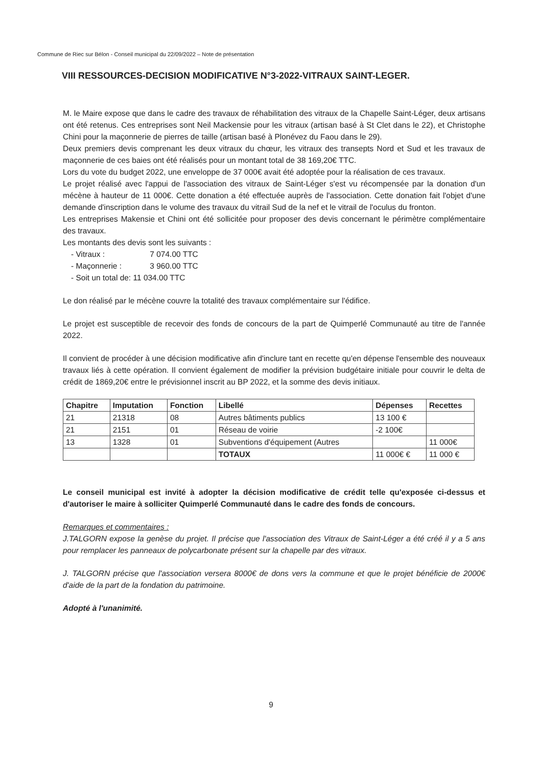Commune de Riec sur Bélon - Conseil municipal du 22/09/2022 – Note de présentation
VIII RESSOURCES-DECISION MODIFICATIVE N°3-2022-VITRAUX SAINT-LEGER.
M. le Maire expose que dans le cadre des travaux de réhabilitation des vitraux de la Chapelle Saint-Léger, deux artisans ont été retenus. Ces entreprises sont Neil Mackensie pour les vitraux (artisan basé à St Clet dans le 22), et Christophe Chini pour la maçonnerie de pierres de taille (artisan basé à Plonévez du Faou dans le 29).
Deux premiers devis comprenant les deux vitraux du chœur, les vitraux des transepts Nord et Sud et les travaux de maçonnerie de ces baies ont été réalisés pour un montant total de 38 169,20€ TTC.
Lors du vote du budget 2022, une enveloppe de 37 000€ avait été adoptée pour la réalisation de ces travaux.
Le projet réalisé avec l'appui de l'association des vitraux de Saint-Léger s'est vu récompensée par la donation d'un mécène à hauteur de 11 000€. Cette donation a été effectuée auprès de l'association. Cette donation fait l'objet d'une demande d'inscription dans le volume des travaux du vitrail Sud de la nef et le vitrail de l'oculus du fronton.
Les entreprises Makensie et Chini ont été sollicitée pour proposer des devis concernant le périmètre complémentaire des travaux.
Les montants des devis sont les suivants :
- Vitraux : 7 074.00 TTC
- Maçonnerie : 3 960.00 TTC
- Soit un total de: 11 034.00 TTC
Le don réalisé par le mécène couvre la totalité des travaux complémentaire sur l'édifice.
Le projet est susceptible de recevoir des fonds de concours de la part de Quimperlé Communauté au titre de l'année 2022.
Il convient de procéder à une décision modificative afin d'inclure tant en recette qu'en dépense l'ensemble des nouveaux travaux liés à cette opération. Il convient également de modifier la prévision budgétaire initiale pour couvrir le delta de crédit de 1869,20€ entre le prévisionnel inscrit au BP 2022, et la somme des devis initiaux.
| Chapitre | Imputation | Fonction | Libellé | Dépenses | Recettes |
| --- | --- | --- | --- | --- | --- |
| 21 | 21318 | 08 | Autres bâtiments publics | 13 100 € | |
| 21 | 2151 | 01 | Réseau de voirie | -2 100€ | |
| 13 | 1328 | 01 | Subventions d'équipement (Autres | | 11 000€ |
| | | | TOTAUX | 11 000€ € | 11 000 € |
Le conseil municipal est invité à adopter la décision modificative de crédit telle qu'exposée ci-dessus et d'autoriser le maire à solliciter Quimperlé Communauté dans le cadre des fonds de concours.
Remarques et commentaires :
J.TALGORN expose la genèse du projet. Il précise que l'association des Vitraux de Saint-Léger a été créé il y a 5 ans pour remplacer les panneaux de polycarbonate présent sur la chapelle par des vitraux.
J. TALGORN précise que l'association versera 8000€ de dons vers la commune et que le projet bénéficie de 2000€ d'aide de la part de la fondation du patrimoine.
Adopté à l'unanimité.
9